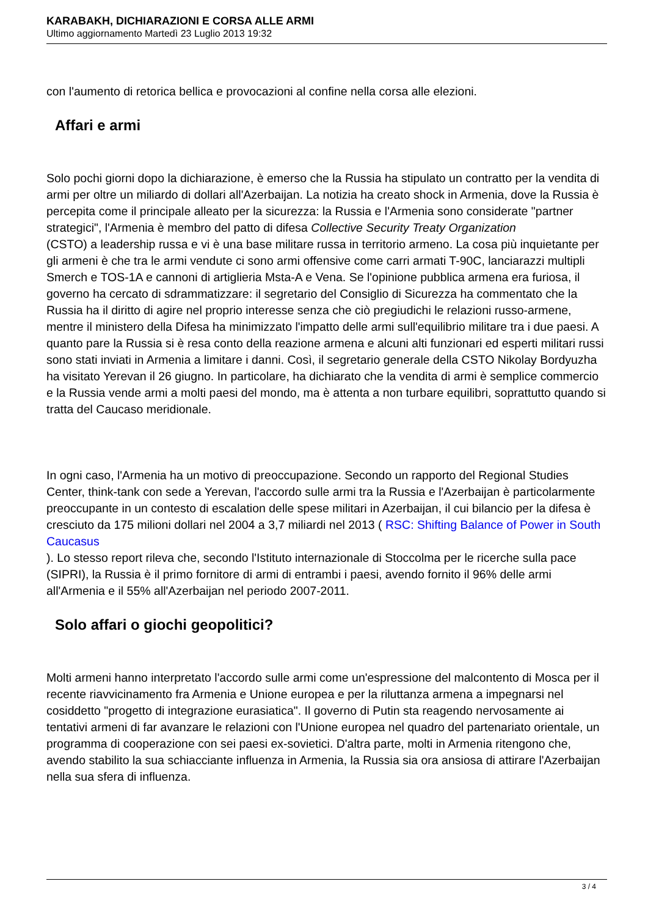KARABAKH, DICHIARAZIONI E CORSA ALLE ARMI
Ultimo aggiornamento Martedì 23 Luglio 2013 19:32
con l'aumento di retorica bellica e provocazioni al confine nella corsa alle elezioni.
Affari e armi
Solo pochi giorni dopo la dichiarazione, è emerso che la Russia ha stipulato un contratto per la vendita di armi per oltre un miliardo di dollari all'Azerbaijan. La notizia ha creato shock in Armenia, dove la Russia è percepita come il principale alleato per la sicurezza: la Russia e l'Armenia sono considerate "partner strategici", l'Armenia è membro del patto di difesa Collective Security Treaty Organization
(CSTO) a leadership russa e vi è una base militare russa in territorio armeno. La cosa più inquietante per gli armeni è che tra le armi vendute ci sono armi offensive come carri armati T-90C, lanciarazzi multipli Smerch e TOS-1A e cannoni di artiglieria Msta-A e Vena. Se l'opinione pubblica armena era furiosa, il governo ha cercato di sdrammatizzare: il segretario del Consiglio di Sicurezza ha commentato che la Russia ha il diritto di agire nel proprio interesse senza che ciò pregiudichi le relazioni russo-armene, mentre il ministero della Difesa ha minimizzato l'impatto delle armi sull'equilibrio militare tra i due paesi. A quanto pare la Russia si è resa conto della reazione armena e alcuni alti funzionari ed esperti militari russi sono stati inviati in Armenia a limitare i danni. Così, il segretario generale della CSTO Nikolay Bordyuzha ha visitato Yerevan il 26 giugno. In particolare, ha dichiarato che la vendita di armi è semplice commercio e la Russia vende armi a molti paesi del mondo, ma è attenta a non turbare equilibri, soprattutto quando si tratta del Caucaso meridionale.
In ogni caso, l'Armenia ha un motivo di preoccupazione. Secondo un rapporto del Regional Studies Center, think-tank con sede a Yerevan, l'accordo sulle armi tra la Russia e l'Azerbaijan è particolarmente preoccupante in un contesto di escalation delle spese militari in Azerbaijan, il cui bilancio per la difesa è cresciuto da 175 milioni dollari nel 2004 a 3,7 miliardi nel 2013 ( RSC: Shifting Balance of Power in South Caucasus
). Lo stesso report rileva che, secondo l'Istituto internazionale di Stoccolma per le ricerche sulla pace (SIPRI), la Russia è il primo fornitore di armi di entrambi i paesi, avendo fornito il 96% delle armi all'Armenia e il 55% all'Azerbaijan nel periodo 2007-2011.
Solo affari o giochi geopolitici?
Molti armeni hanno interpretato l'accordo sulle armi come un'espressione del malcontento di Mosca per il recente riavvicinamento fra Armenia e Unione europea e per la riluttanza armena a impegnarsi nel cosiddetto "progetto di integrazione eurasiatica". Il governo di Putin sta reagendo nervosamente ai tentativi armeni di far avanzare le relazioni con l'Unione europea nel quadro del partenariato orientale, un programma di cooperazione con sei paesi ex-sovietici. D'altra parte, molti in Armenia ritengono che, avendo stabilito la sua schiacciante influenza in Armenia, la Russia sia ora ansiosa di attirare l'Azerbaijan nella sua sfera di influenza.
3 / 4